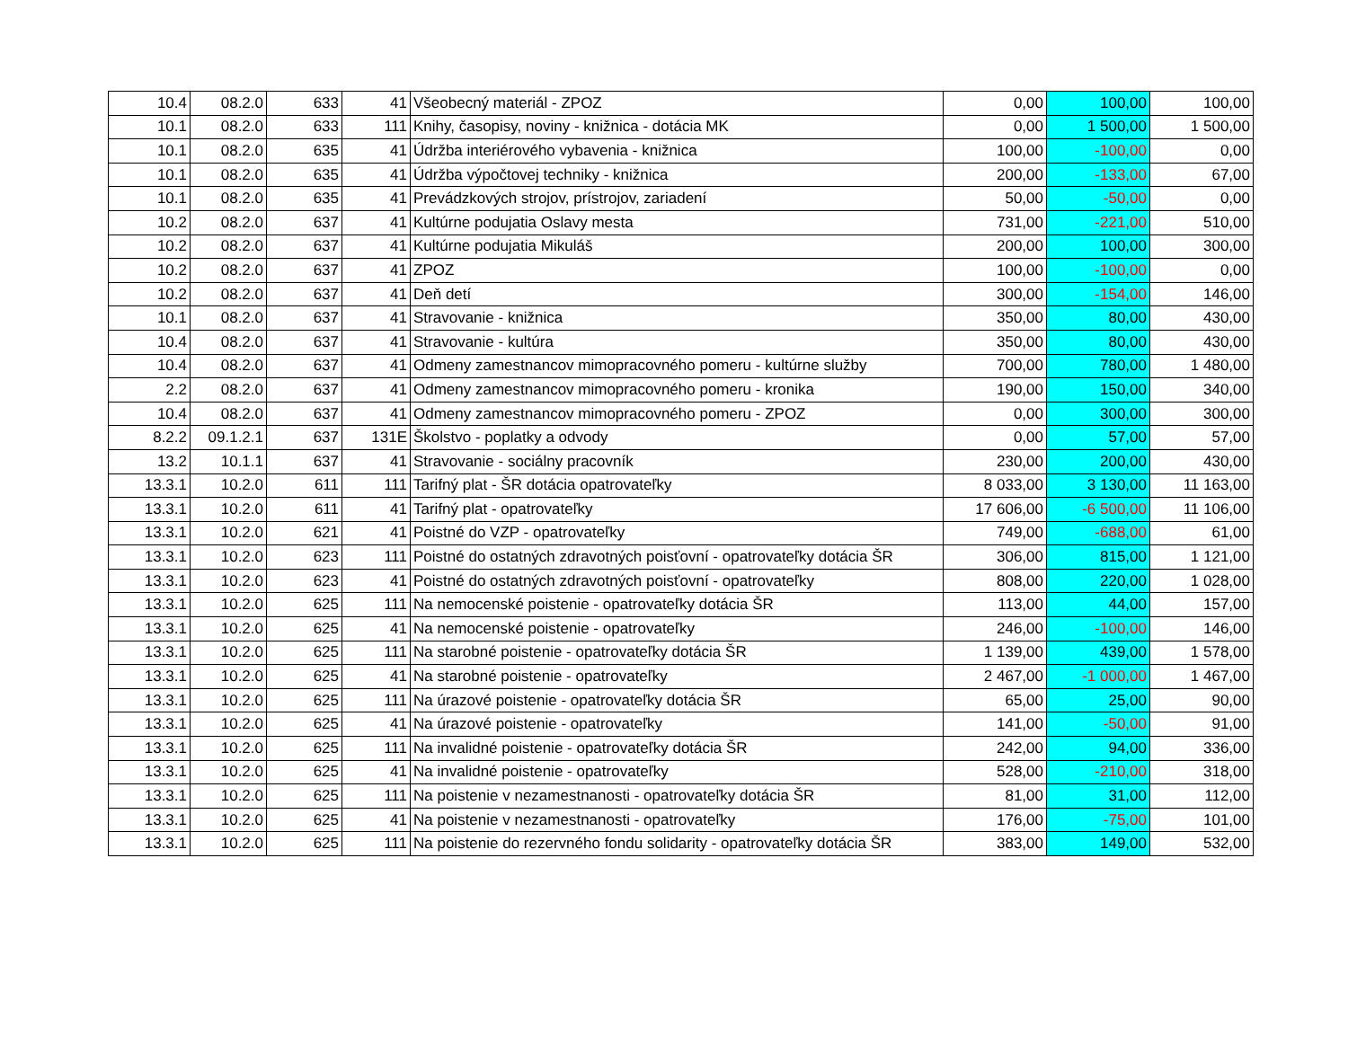| 10.4 | 08.2.0 | 633 | 41 | Všeobecný materiál - ZPOZ | 0,00 | 100,00 | 100,00 |
| 10.1 | 08.2.0 | 633 | 111 | Knihy, časopisy, noviny - knižnica - dotácia MK | 0,00 | 1 500,00 | 1 500,00 |
| 10.1 | 08.2.0 | 635 | 41 | Údržba interiérového vybavenia - knižnica | 100,00 | -100,00 | 0,00 |
| 10.1 | 08.2.0 | 635 | 41 | Údržba výpočtovej techniky - knižnica | 200,00 | -133,00 | 67,00 |
| 10.1 | 08.2.0 | 635 | 41 | Prevádzkových strojov, prístrojov, zariadení | 50,00 | -50,00 | 0,00 |
| 10.2 | 08.2.0 | 637 | 41 | Kultúrne podujatia Oslavy mesta | 731,00 | -221,00 | 510,00 |
| 10.2 | 08.2.0 | 637 | 41 | Kultúrne podujatia Mikuláš | 200,00 | 100,00 | 300,00 |
| 10.2 | 08.2.0 | 637 | 41 | ZPOZ | 100,00 | -100,00 | 0,00 |
| 10.2 | 08.2.0 | 637 | 41 | Deň detí | 300,00 | -154,00 | 146,00 |
| 10.1 | 08.2.0 | 637 | 41 | Stravovanie - knižnica | 350,00 | 80,00 | 430,00 |
| 10.4 | 08.2.0 | 637 | 41 | Stravovanie - kultúra | 350,00 | 80,00 | 430,00 |
| 10.4 | 08.2.0 | 637 | 41 | Odmeny zamestnancov mimopracovného pomeru - kultúrne služby | 700,00 | 780,00 | 1 480,00 |
| 2.2 | 08.2.0 | 637 | 41 | Odmeny zamestnancov mimopracovného pomeru - kronika | 190,00 | 150,00 | 340,00 |
| 10.4 | 08.2.0 | 637 | 41 | Odmeny zamestnancov mimopracovného pomeru - ZPOZ | 0,00 | 300,00 | 300,00 |
| 8.2.2 | 09.1.2.1 | 637 | 131E | Školstvo - poplatky a odvody | 0,00 | 57,00 | 57,00 |
| 13.2 | 10.1.1 | 637 | 41 | Stravovanie - sociálny pracovník | 230,00 | 200,00 | 430,00 |
| 13.3.1 | 10.2.0 | 611 | 111 | Tarifný plat - ŠR dotácia opatrovateľky | 8 033,00 | 3 130,00 | 11 163,00 |
| 13.3.1 | 10.2.0 | 611 | 41 | Tarifný plat - opatrovateľky | 17 606,00 | -6 500,00 | 11 106,00 |
| 13.3.1 | 10.2.0 | 621 | 41 | Poistné do VZP - opatrovateľky | 749,00 | -688,00 | 61,00 |
| 13.3.1 | 10.2.0 | 623 | 111 | Poistné do ostatných zdravotných poisťovní - opatrovateľky dotácia ŠR | 306,00 | 815,00 | 1 121,00 |
| 13.3.1 | 10.2.0 | 623 | 41 | Poistné do ostatných zdravotných poisťovní - opatrovateľky | 808,00 | 220,00 | 1 028,00 |
| 13.3.1 | 10.2.0 | 625 | 111 | Na nemocenské poistenie - opatrovateľky dotácia ŠR | 113,00 | 44,00 | 157,00 |
| 13.3.1 | 10.2.0 | 625 | 41 | Na nemocenské poistenie - opatrovateľky | 246,00 | -100,00 | 146,00 |
| 13.3.1 | 10.2.0 | 625 | 111 | Na starobné poistenie - opatrovateľky dotácia ŠR | 1 139,00 | 439,00 | 1 578,00 |
| 13.3.1 | 10.2.0 | 625 | 41 | Na starobné poistenie - opatrovateľky | 2 467,00 | -1 000,00 | 1 467,00 |
| 13.3.1 | 10.2.0 | 625 | 111 | Na úrazové poistenie - opatrovateľky dotácia ŠR | 65,00 | 25,00 | 90,00 |
| 13.3.1 | 10.2.0 | 625 | 41 | Na úrazové poistenie - opatrovateľky | 141,00 | -50,00 | 91,00 |
| 13.3.1 | 10.2.0 | 625 | 111 | Na invalidné poistenie - opatrovateľky dotácia ŠR | 242,00 | 94,00 | 336,00 |
| 13.3.1 | 10.2.0 | 625 | 41 | Na invalidné poistenie - opatrovateľky | 528,00 | -210,00 | 318,00 |
| 13.3.1 | 10.2.0 | 625 | 111 | Na poistenie v nezamestnanosti - opatrovateľky dotácia ŠR | 81,00 | 31,00 | 112,00 |
| 13.3.1 | 10.2.0 | 625 | 41 | Na poistenie v nezamestnanosti - opatrovateľky | 176,00 | -75,00 | 101,00 |
| 13.3.1 | 10.2.0 | 625 | 111 | Na poistenie do rezervného fondu solidarity - opatrovateľky dotácia ŠR | 383,00 | 149,00 | 532,00 |